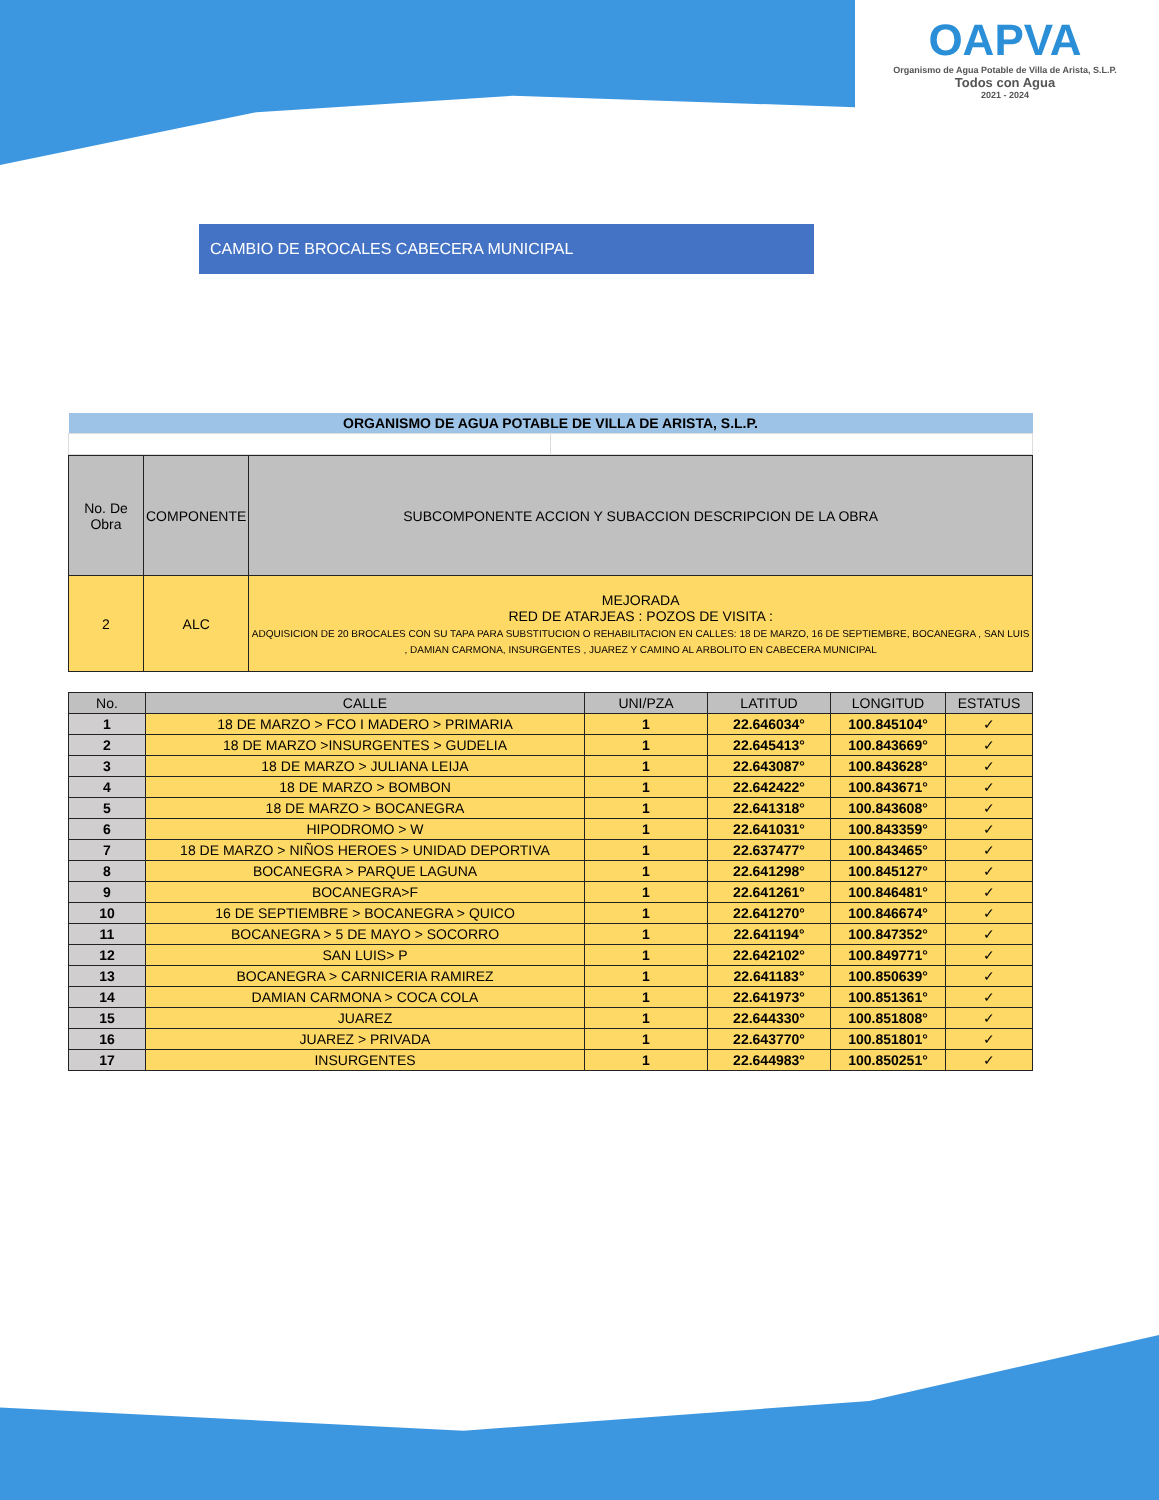OAPVA
Organismo de Agua Potable de Villa de Arista, S.L.P.
Todos con Agua
2021 - 2024
CAMBIO DE BROCALES CABECERA MUNICIPAL
| ORGANISMO DE AGUA POTABLE DE VILLA DE ARISTA, S.L.P. | |
| No. De Obra | COMPONENTE | SUBCOMPONENTE ACCION Y SUBACCION DESCRIPCION DE LA OBRA |
| 2 | ALC | MEJORADA RED DE ATARJEAS : POZOS DE VISITA : ADQUISICION DE 20 BROCALES CON SU TAPA PARA SUBSTITUCION O REHABILITACION EN CALLES: 18 DE MARZO, 16 DE SEPTIEMBRE, BOCANEGRA , SAN LUIS , DAMIAN CARMONA, INSURGENTES , JUAREZ Y CAMINO AL ARBOLITO EN CABECERA MUNICIPAL |
| No. | CALLE | UNI/PZA | LATITUD | LONGITUD | ESTATUS |
| --- | --- | --- | --- | --- | --- |
| 1 | 18 DE MARZO > FCO I MADERO > PRIMARIA | 1 | 22.646034° | 100.845104° | ✓ |
| 2 | 18 DE MARZO >INSURGENTES > GUDELIA | 1 | 22.645413° | 100.843669° | ✓ |
| 3 | 18 DE MARZO > JULIANA LEIJA | 1 | 22.643087° | 100.843628° | ✓ |
| 4 | 18 DE MARZO > BOMBON | 1 | 22.642422° | 100.843671° | ✓ |
| 5 | 18 DE MARZO > BOCANEGRA | 1 | 22.641318° | 100.843608° | ✓ |
| 6 | HIPODROMO > W | 1 | 22.641031° | 100.843359° | ✓ |
| 7 | 18 DE MARZO > NIÑOS HEROES > UNIDAD DEPORTIVA | 1 | 22.637477° | 100.843465° | ✓ |
| 8 | BOCANEGRA > PARQUE LAGUNA | 1 | 22.641298° | 100.845127° | ✓ |
| 9 | BOCANEGRA>F | 1 | 22.641261° | 100.846481° | ✓ |
| 10 | 16 DE SEPTIEMBRE > BOCANEGRA > QUICO | 1 | 22.641270° | 100.846674° | ✓ |
| 11 | BOCANEGRA > 5 DE MAYO > SOCORRO | 1 | 22.641194° | 100.847352° | ✓ |
| 12 | SAN LUIS> P | 1 | 22.642102° | 100.849771° | ✓ |
| 13 | BOCANEGRA > CARNICERIA RAMIREZ | 1 | 22.641183° | 100.850639° | ✓ |
| 14 | DAMIAN CARMONA > COCA COLA | 1 | 22.641973° | 100.851361° | ✓ |
| 15 | JUAREZ | 1 | 22.644330° | 100.851808° | ✓ |
| 16 | JUAREZ > PRIVADA | 1 | 22.643770° | 100.851801° | ✓ |
| 17 | INSURGENTES | 1 | 22.644983° | 100.850251° | ✓ |